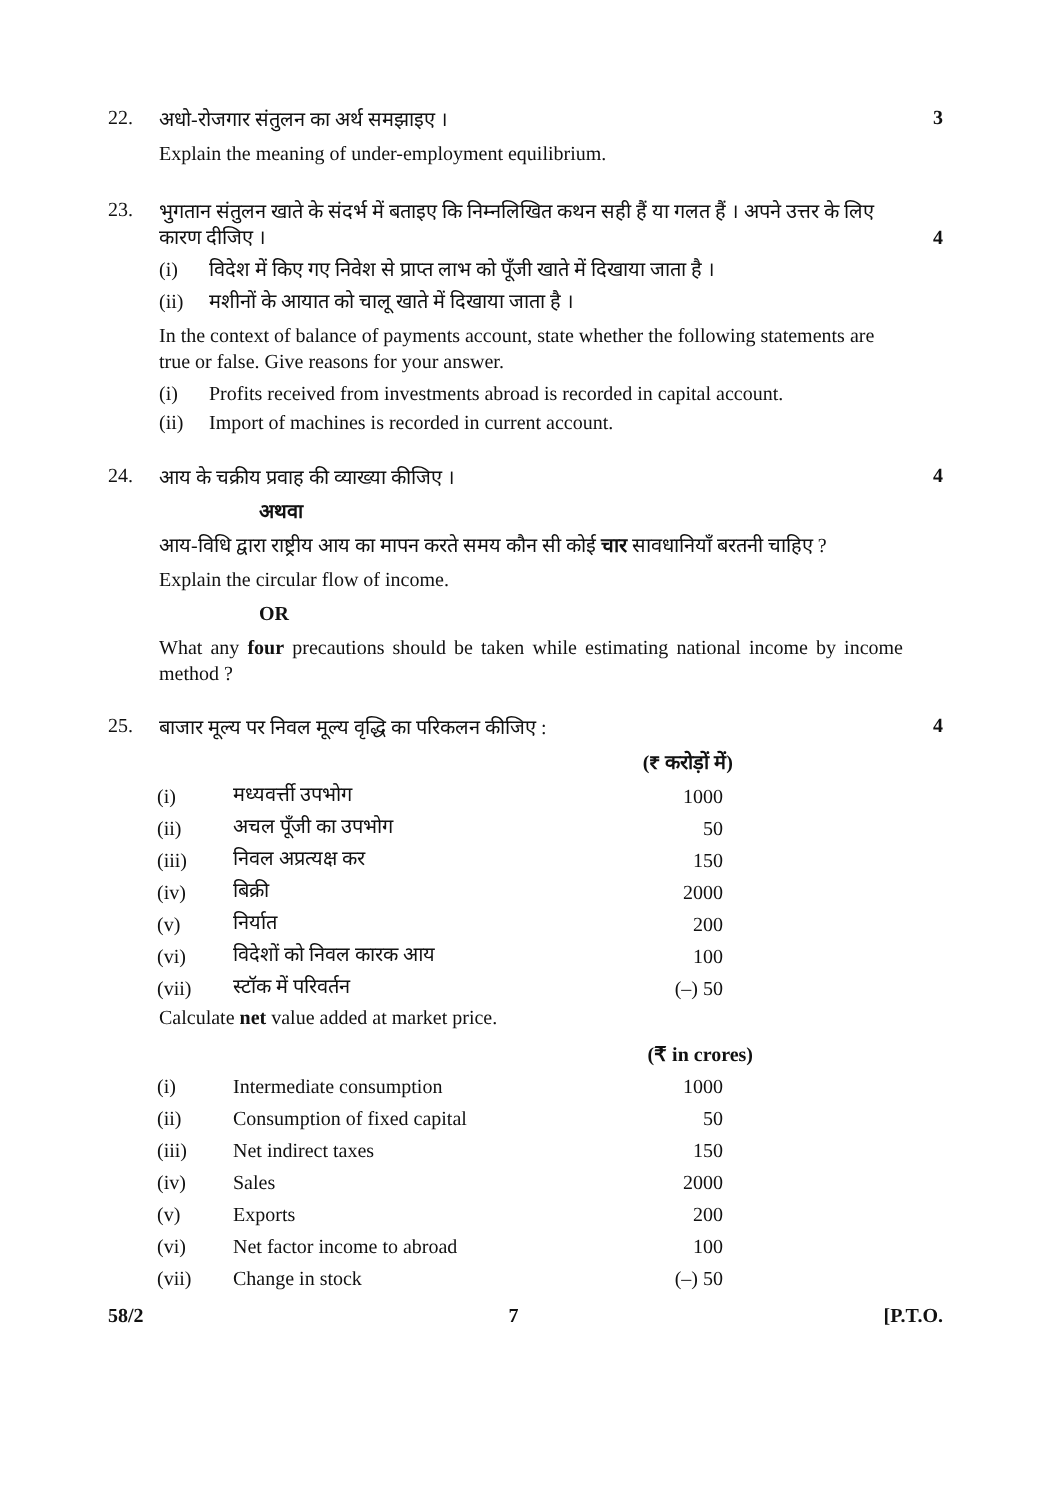22. 3
अधो-रोजगार संतुलन का अर्थ समझाइए ।
Explain the meaning of under-employment equilibrium.
23.
भुगतान संतुलन खाते के संदर्भ में बताइए कि निम्नलिखित कथन सही हैं या गलत हैं । अपने उत्तर के लिए कारण दीजिए । 4
(i) विदेश में किए गए निवेश से प्राप्त लाभ को पूँजी खाते में दिखाया जाता है ।
(ii) मशीनों के आयात को चालू खाते में दिखाया जाता है ।
In the context of balance of payments account, state whether the following statements are true or false. Give reasons for your answer.
(i) Profits received from investments abroad is recorded in capital account.
(ii) Import of machines is recorded in current account.
24. 4
आय के चक्रीय प्रवाह की व्याख्या कीजिए ।
अथवा
आय-विधि द्वारा राष्ट्रीय आय का मापन करते समय कौन सी कोई चार सावधानियाँ बरतनी चाहिए ?
Explain the circular flow of income.
OR
What any four precautions should be taken while estimating national income by income method ?
25. 4
बाजार मूल्य पर निवल मूल्य वृद्धि का परिकलन कीजिए :
| | | (₹ करोड़ों में) |
| --- | --- | --- |
| (i) | मध्यवर्त्ती उपभोग | 1000 |
| (ii) | अचल पूँजी का उपभोग | 50 |
| (iii) | निवल अप्रत्यक्ष कर | 150 |
| (iv) | बिक्री | 2000 |
| (v) | निर्यात | 200 |
| (vi) | विदेशों को निवल कारक आय | 100 |
| (vii) | स्टॉक में परिवर्तन | (–) 50 |
Calculate net value added at market price.
| | | (₹ in crores) |
| --- | --- | --- |
| (i) | Intermediate consumption | 1000 |
| (ii) | Consumption of fixed capital | 50 |
| (iii) | Net indirect taxes | 150 |
| (iv) | Sales | 2000 |
| (v) | Exports | 200 |
| (vi) | Net factor income to abroad | 100 |
| (vii) | Change in stock | (–) 50 |
58/2 7 [P.T.O.